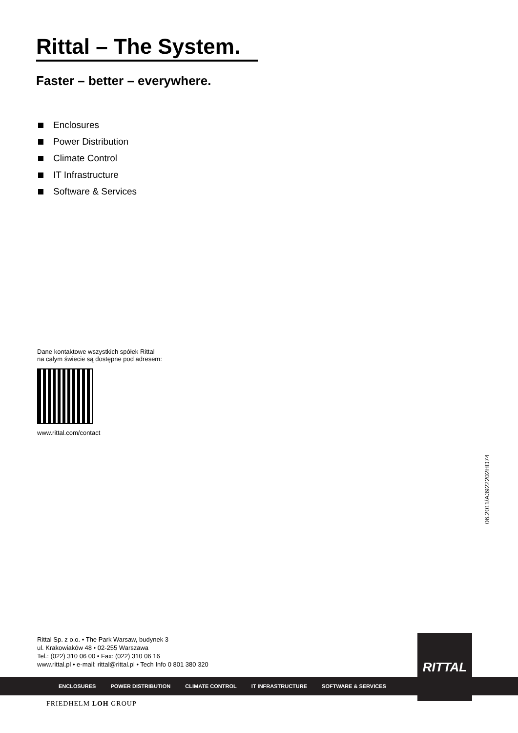Rittal – The System.
Faster – better – everywhere.
Enclosures
Power Distribution
Climate Control
IT Infrastructure
Software & Services
Dane kontaktowe wszystkich spółek Rittal
na całym świecie są dostępne pod adresem:
www.rittal.com/contact
06.2011/A3922202HD74
Rittal Sp. z o.o. • The Park Warsaw, budynek 3
ul. Krakowiaków 48 • 02-255 Warszawa
Tel.: (022) 310 06 00 • Fax: (022) 310 06 16
www.rittal.pl • e-mail: rittal@rittal.pl • Tech Info 0 801 380 320
ENCLOSURES POWER DISTRIBUTION CLIMATE CONTROL IT INFRASTRUCTURE SOFTWARE & SERVICES
RITTAL
FRIEDHELM LOH GROUP